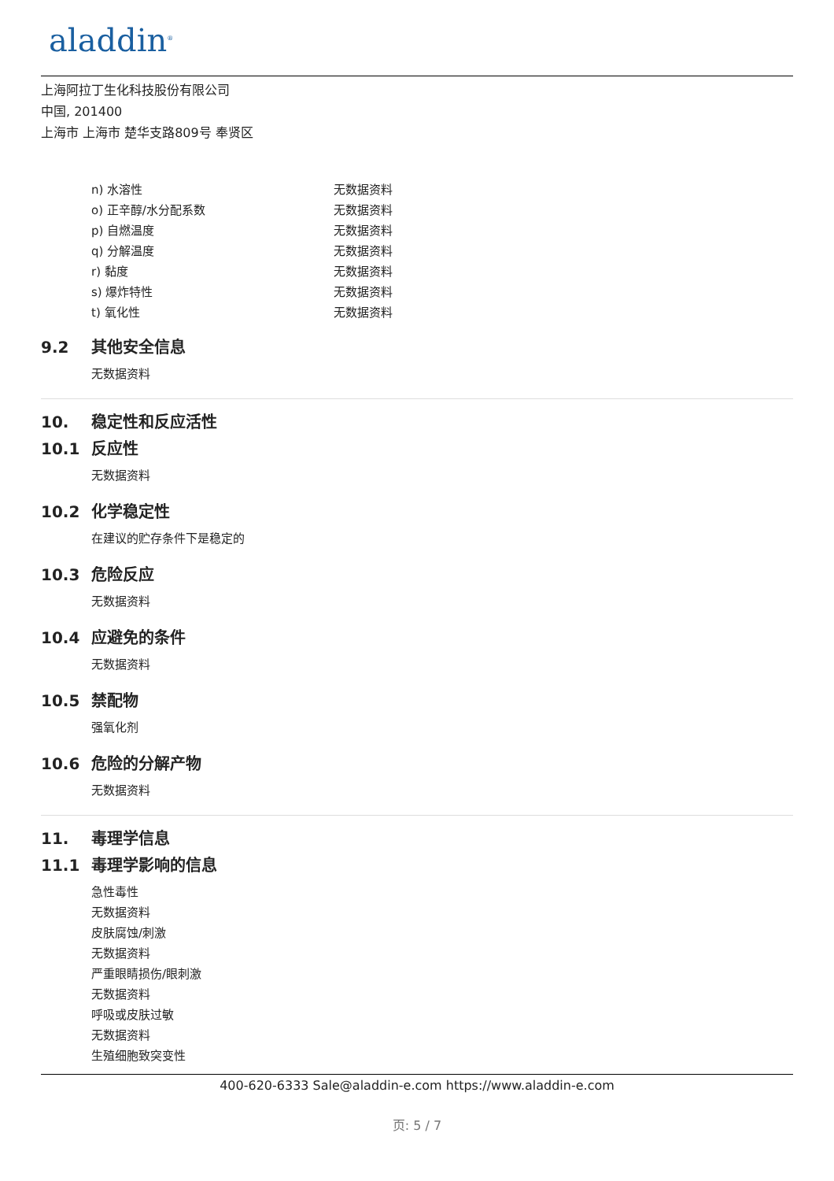aladdin<sup>®</sup>
上海阿拉丁生化科技股份有限公司
中国, 201400
上海市 上海市 楚华支路809号 奉贤区
| n) 水溶性 | 无数据资料 |
| o) 正辛醇/水分配系数 | 无数据资料 |
| p) 自燃温度 | 无数据资料 |
| q) 分解温度 | 无数据资料 |
| r) 黏度 | 无数据资料 |
| s) 爆炸特性 | 无数据资料 |
| t) 氧化性 | 无数据资料 |
9.2 其他安全信息
无数据资料
10. 稳定性和反应活性
10.1 反应性
无数据资料
10.2 化学稳定性
在建议的贮存条件下是稳定的
10.3 危险反应
无数据资料
10.4 应避免的条件
无数据资料
10.5 禁配物
强氧化剂
10.6 危险的分解产物
无数据资料
11. 毒理学信息
11.1 毒理学影响的信息
急性毒性
无数据资料
皮肤腐蚀/刺激
无数据资料
严重眼睛损伤/眼刺激
无数据资料
呼吸或皮肤过敏
无数据资料
生殖细胞致突变性
400-620-6333 Sale@aladdin-e.com https://www.aladdin-e.com
页: 5 / 7